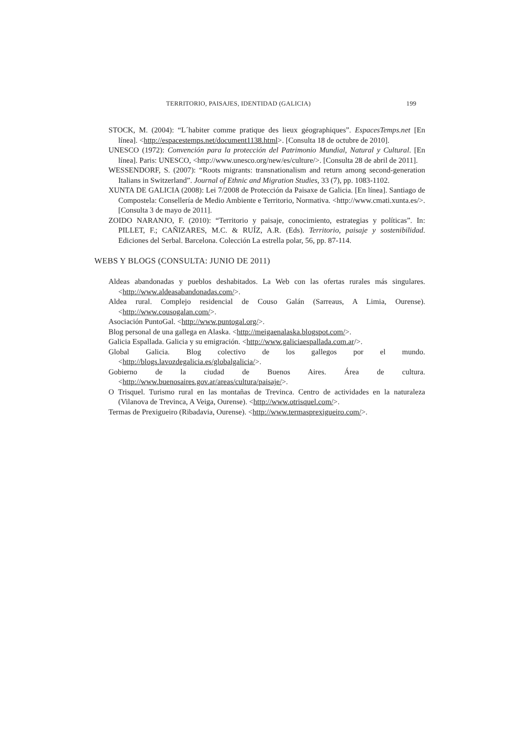TERRITORIO, PAISAJES, IDENTIDAD (GALICIA) 199
STOCK, M. (2004): “L´habiter comme pratique des lieux géographiques”. EspacesTemps.net [En línea]. <http://espacestemps.net/document1138.html>. [Consulta 18 de octubre de 2010].
UNESCO (1972): Convención para la protección del Patrimonio Mundial, Natural y Cultural. [En línea]. Paris: UNESCO, <http://www.unesco.org/new/es/culture/>. [Consulta 28 de abril de 2011].
WESSENDORF, S. (2007): “Roots migrants: transnationalism and return among second-generation Italians in Switzerland”. Journal of Ethnic and Migration Studies, 33 (7), pp. 1083-1102.
XUNTA DE GALICIA (2008): Lei 7/2008 de Protección da Paisaxe de Galicia. [En línea]. Santiago de Compostela: Consellería de Medio Ambiente e Territorio, Normativa. <http://www.cmati.xunta.es/>. [Consulta 3 de mayo de 2011].
ZOIDO NARANJO, F. (2010): “Territorio y paisaje, conocimiento, estrategias y políticas”. In: PILLET, F.; CAÑIZARES, M.C. & RUÍZ, A.R. (Eds). Territorio, paisaje y sostenibilidad. Ediciones del Serbal. Barcelona. Colección La estrella polar, 56, pp. 87-114.
WEBS Y BLOGS (CONSULTA: JUNIO DE 2011)
Aldeas abandonadas y pueblos deshabitados. La Web con las ofertas rurales más singulares. <http://www.aldeasabandonadas.com/>.
Aldea rural. Complejo residencial de Couso Galán (Sarreaus, A Limia, Ourense). <http://www.cousogalan.com/>.
Asociación PuntoGal. <http://www.puntogal.org/>.
Blog personal de una gallega en Alaska. <http://meigaenalaska.blogspot.com/>.
Galicia Espallada. Galicia y su emigración. <http://www.galiciaespallada.com.ar/>.
Global Galicia. Blog colectivo de los gallegos por el mundo. <http://blogs.lavozdegalicia.es/globalgalicia/>.
Gobierno de la ciudad de Buenos Aires. Área de cultura. <http://www.buenosaires.gov.ar/areas/cultura/paisaje/>.
O Trisquel. Turismo rural en las montañas de Trevinca. Centro de actividades en la naturaleza (Vilanova de Trevinca, A Veiga, Ourense). <http://www.otrisquel.com/>.
Termas de Prexigueiro (Ribadavia, Ourense). <http://www.termasprexigueiro.com/>.